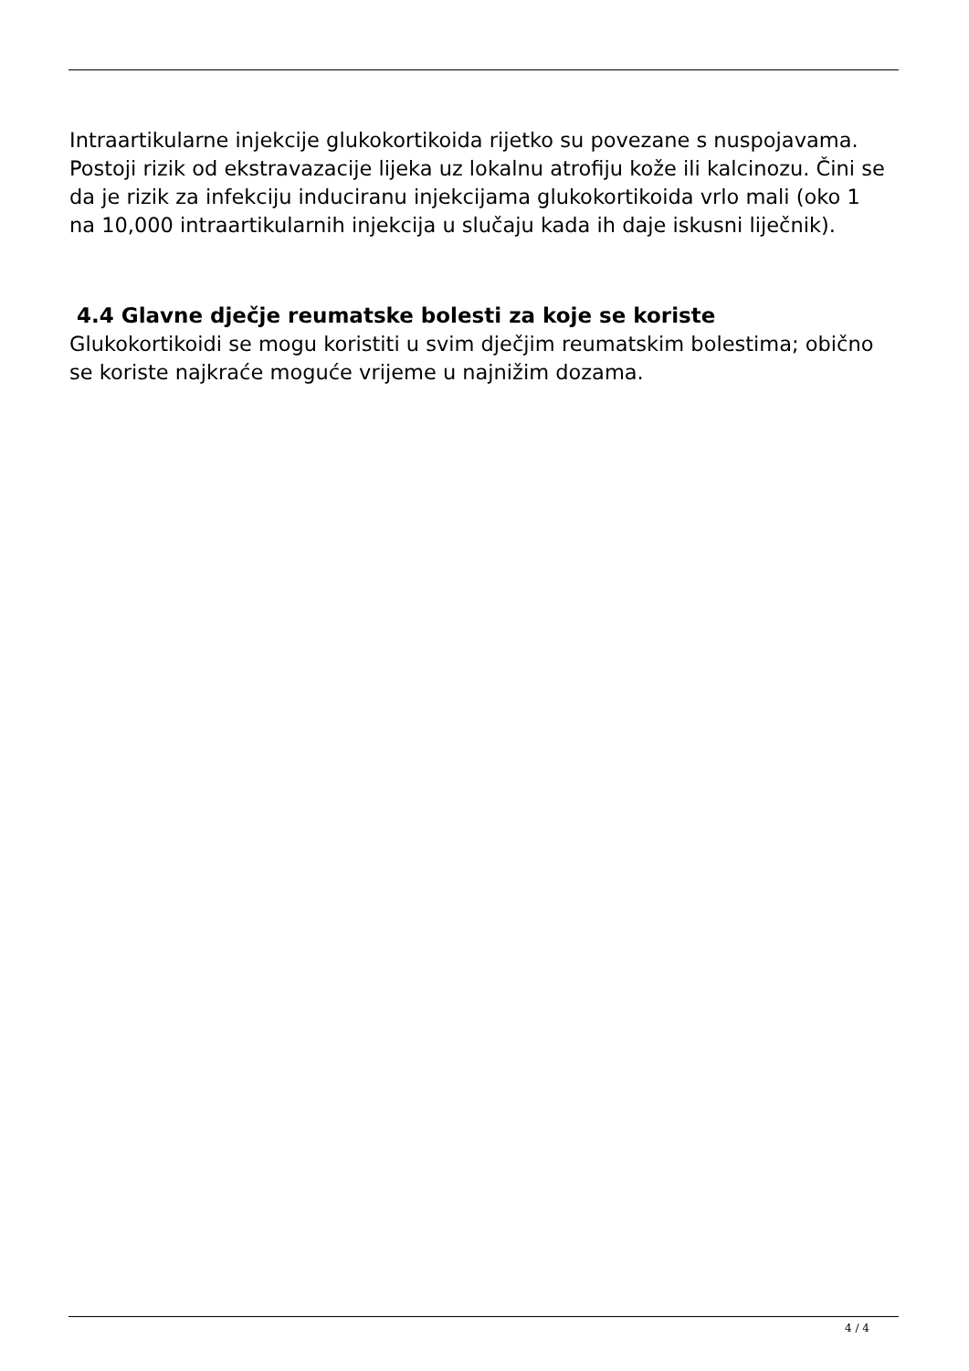Intraartikularne injekcije glukokortikoida rijetko su povezane s nuspojavama. Postoji rizik od ekstravazacije lijeka uz lokalnu atrofiju kože ili kalcinozu. Čini se da je rizik za infekciju induciranu injekcijama glukokortikoida vrlo mali (oko 1 na 10,000 intraartikularnih injekcija u slučaju kada ih daje iskusni liječnik).
4.4 Glavne dječje reumatske bolesti za koje se koriste
Glukokortikoidi se mogu koristiti u svim dječjim reumatskim bolestima; obično se koriste najkraće moguće vrijeme u najnižim dozama.
4 / 4